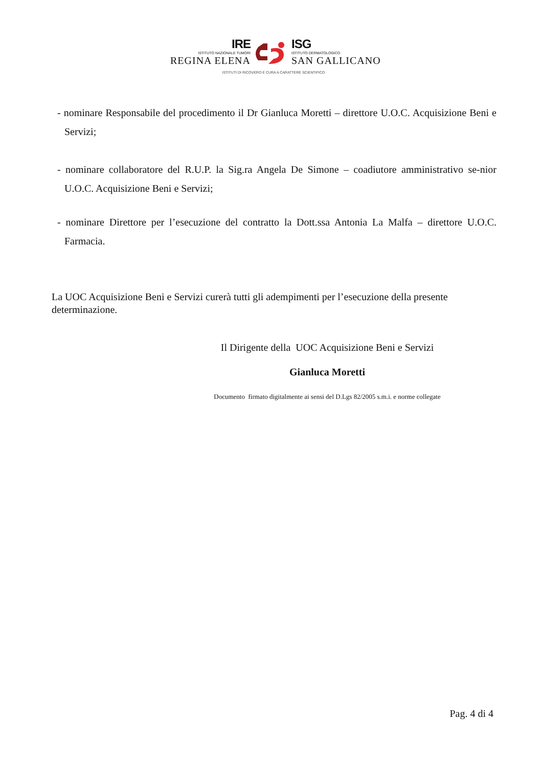IRE
ISTITUTO NAZIONALE TUMORI
REGINA ELENA
ISG
ISTITUTO DERMATOLOGICO
SAN GALLICANO
ISTITUTI DI RICOVERO E CURA A CARATTERE SCIENTIFICO
- nominare Responsabile del procedimento il Dr Gianluca Moretti – direttore U.O.C. Acquisizione Beni e Servizi;
- nominare collaboratore del R.U.P. la Sig.ra Angela De Simone – coadiutore amministrativo se-nior U.O.C. Acquisizione Beni e Servizi;
- nominare Direttore per l’esecuzione del contratto la Dott.ssa Antonia La Malfa – direttore U.O.C. Farmacia.
La UOC Acquisizione Beni e Servizi curerà tutti gli adempimenti per l’esecuzione della presente determinazione.
Il Dirigente della UOC Acquisizione Beni e Servizi
Gianluca Moretti
Documento firmato digitalmente ai sensi del D.Lgs 82/2005 s.m.i. e norme collegate
Pag. 4 di 4